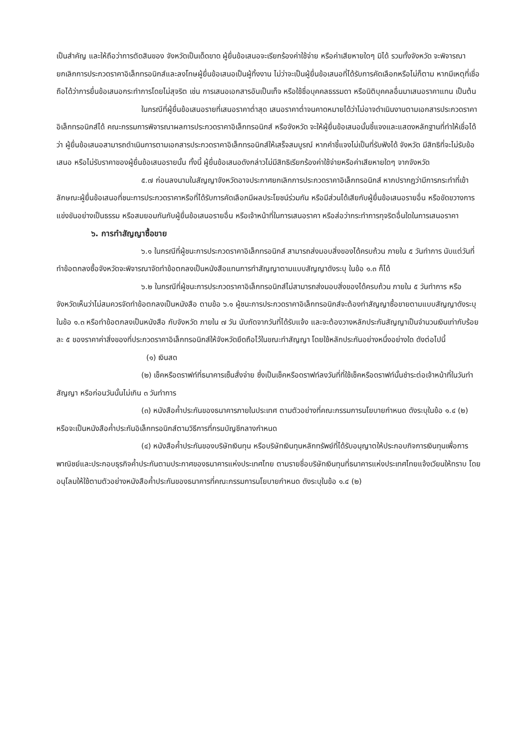เป็นสำคัญ และให้ถือว่าการตัดสินของ จังหวัดเป็นเด็ดขาด ผู้ยื่นข้อเสนอจะเรียกร้องค่าใช้จ่าย หรือค่าเสียหายใดๆ มิได้ รวมทั้งจังหวัด จะพิจารณายกเลิกการประกวดราคาอิเล็กทรอนิกส์และลงโทษผู้ยื่นข้อเสนอเป็นผู้ทิ้งงาน ไม่ว่าจะเป็นผู้ยื่นข้อเสนอที่ได้รับการคัดเลือกหรือไม่ก็ตาม หากมีเหตุที่เชื่อถือได้ว่าการยื่นข้อเสนอกระทำการโดยไม่สุจริต เช่น การเสนอเอกสารอันเป็นเท็จ หรือใช้ชื่อบุคคลธรรมดา หรือนิติบุคคลอื่นมาเสนอราคาแทน เป็นต้น
ในกรณีที่ผู้ยื่นข้อเสนอรายที่เสนอราคาต่ำสุด เสนอราคาต่ำจนคาดหมายได้ว่าไม่อาจดำเนินงานตามเอกสารประกวดราคาอิเล็กทรอนิกส์ได้ คณะกรรมการพิจารณาผลการประกวดราคาอิเล็กทรอนิกส์ หรือจังหวัด จะให้ผู้ยื่นข้อเสนอนั้นชี้แจงและแสดงหลักฐานที่ทำให้เชื่อได้ว่า ผู้ยื่นข้อเสนอสามารถดำเนินการตามเอกสารประกวดราคาอิเล็กทรอนิกส์ให้เสร็จสมบูรณ์ หากคำชี้แจงไม่เป็นที่รับฟังได้ จังหวัด มีสิทธิที่จะไม่รับข้อเสนอ หรือไม่รับราคาของผู้ยื่นข้อเสนอรายนั้น ทั้งนี้ ผู้ยื่นข้อเสนอดังกล่าวไม่มีสิทธิเรียกร้องค่าใช้จ่ายหรือค่าเสียหายใดๆ จากจังหวัด
๕.๗ ก่อนลงนามในสัญญาจังหวัดอาจประกาศยกเลิกการประกวดราคาอิเล็กทรอนิกส์ หากปรากฏว่ามีการกระทำที่เข้าลักษณะผู้ยื่นข้อเสนอที่ชนะการประกวดราคาหรือที่ได้รับการคัดเลือกมีผลประโยชน์ร่วมกัน หรือมีส่วนได้เสียกับผู้ยื่นข้อเสนอรายอื่น หรือขัดขวางการแข่งขันอย่างเป็นธรรม หรือสมยอมกันกับผู้ยื่นข้อเสนอรายอื่น หรือเจ้าหน้าที่ในการเสนอราคา หรือส่อว่ากระทำการทุจริตอื่นใดในการเสนอราคา
๖. การทำสัญญาซื้อขาย
๖.๑ ในกรณีที่ผู้ชนะการประกวดราคาอิเล็กทรอนิกส์ สามารถส่งมอบสิ่งของได้ครบถ้วน ภายใน ๕ วันทำการ นับแต่วันที่ทำข้อตกลงซื้อจังหวัดจะพิจารณาจัดทำข้อตกลงเป็นหนังสือแทนการทำสัญญาตามแบบสัญญาดังระบุ ในข้อ ๑.๓ ก็ได้
๖.๒ ในกรณีที่ผู้ชนะการประกวดราคาอิเล็กทรอนิกส์ไม่สามารถส่งมอบสิ่งของได้ครบถ้วน ภายใน ๕ วันทำการ หรือจังหวัดเห็นว่าไม่สมควรจัดทำข้อตกลงเป็นหนังสือ ตามข้อ ๖.๑ ผู้ชนะการประกวดราคาอิเล็กทรอนิกส์จะต้องทำสัญญาซื้อขายตามแบบสัญญาดังระบุในข้อ ๑.๓ หรือทำข้อตกลงเป็นหนังสือ กับจังหวัด ภายใน ๗ วัน นับถัดจากวันที่ได้รับแจ้ง และจะต้องวางหลักประกันสัญญาเป็นจำนวนเงินเท่ากับร้อยละ ๕ ของราคาค่าสิ่งของที่ประกวดราคาอิเล็กทรอนิกส์ให้จังหวัดยึดถือไว้ในขณะทำสัญญา โดยใช้หลักประกันอย่างหนึ่งอย่างใด ดังต่อไปนี้
(๑) เงินสด
(๒) เช็คหรือดราฟท์ที่ธนาคารเซ็นสั่งจ่าย ซึ่งเป็นเช็คหรือดราฟท์ลงวันที่ที่ใช้เช็คหรือดราฟท์นั้นชำระต่อเจ้าหน้าที่ในวันทำสัญญา หรือก่อนวันนั้นไม่เกิน ๓ วันทำการ
(๓) หนังสือค้ำประกันของธนาคารภายในประเทศ ตามตัวอย่างที่คณะกรรมการนโยบายกำหนด ดังระบุในข้อ ๑.๔ (๒) หรือจะเป็นหนังสือค้ำประกันอิเล็กทรอนิกส์ตามวิธีการที่กรมบัญชีกลางกำหนด
(๔) หนังสือค้ำประกันของบริษัทเงินทุน หรือบริษัทเงินทุนหลักทรัพย์ที่ได้รับอนุญาตให้ประกอบกิจการเงินทุนเพื่อการพาณิชย์และประกอบธุรกิจค้ำประกันตามประกาศของธนาคารแห่งประเทศไทย ตามรายชื่อบริษัทเงินทุนที่ธนาคารแห่งประเทศไทยแจ้งเวียนให้ทราบ โดยอนุโลมให้ใช้ตามตัวอย่างหนังสือค้ำประกันของธนาคารที่คณะกรรมการนโยบายกำหนด ดังระบุในข้อ ๑.๔ (๒)